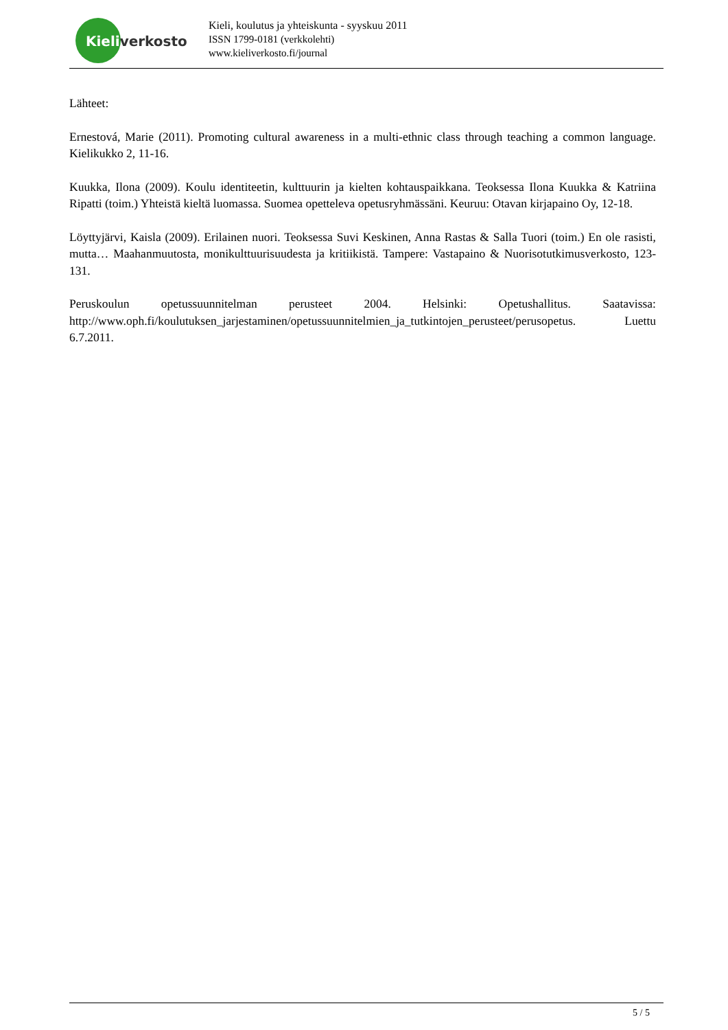Kieliverkosto
Kieli, koulutus ja yhteiskunta - syyskuu 2011
ISSN 1799-0181 (verkkolehti)
www.kieliverkosto.fi/journal
Lähteet:
Ernestová, Marie (2011). Promoting cultural awareness in a multi-ethnic class through teaching a common language. Kielikukko 2, 11-16.
Kuukka, Ilona (2009). Koulu identiteetin, kulttuurin ja kielten kohtauspaikkana. Teoksessa Ilona Kuukka & Katriina Ripatti (toim.) Yhteistä kieltä luomassa. Suomea opetteleva opetusryhmässäni. Keuruu: Otavan kirjapaino Oy, 12-18.
Löyttyjärvi, Kaisla (2009). Erilainen nuori. Teoksessa Suvi Keskinen, Anna Rastas & Salla Tuori (toim.) En ole rasisti, mutta… Maahanmuutosta, monikulttuurisuudesta ja kritiikistä. Tampere: Vastapaino & Nuorisotutkimusverkosto, 123-131.
Peruskoulun opetussuunnitelman perusteet 2004. Helsinki: Opetushallitus. Saatavissa: http://www.oph.fi/koulutuksen_jarjestaminen/opetussuunnitelmien_ja_tutkintojen_perusteet/perusopetus. Luettu 6.7.2011.
5 / 5